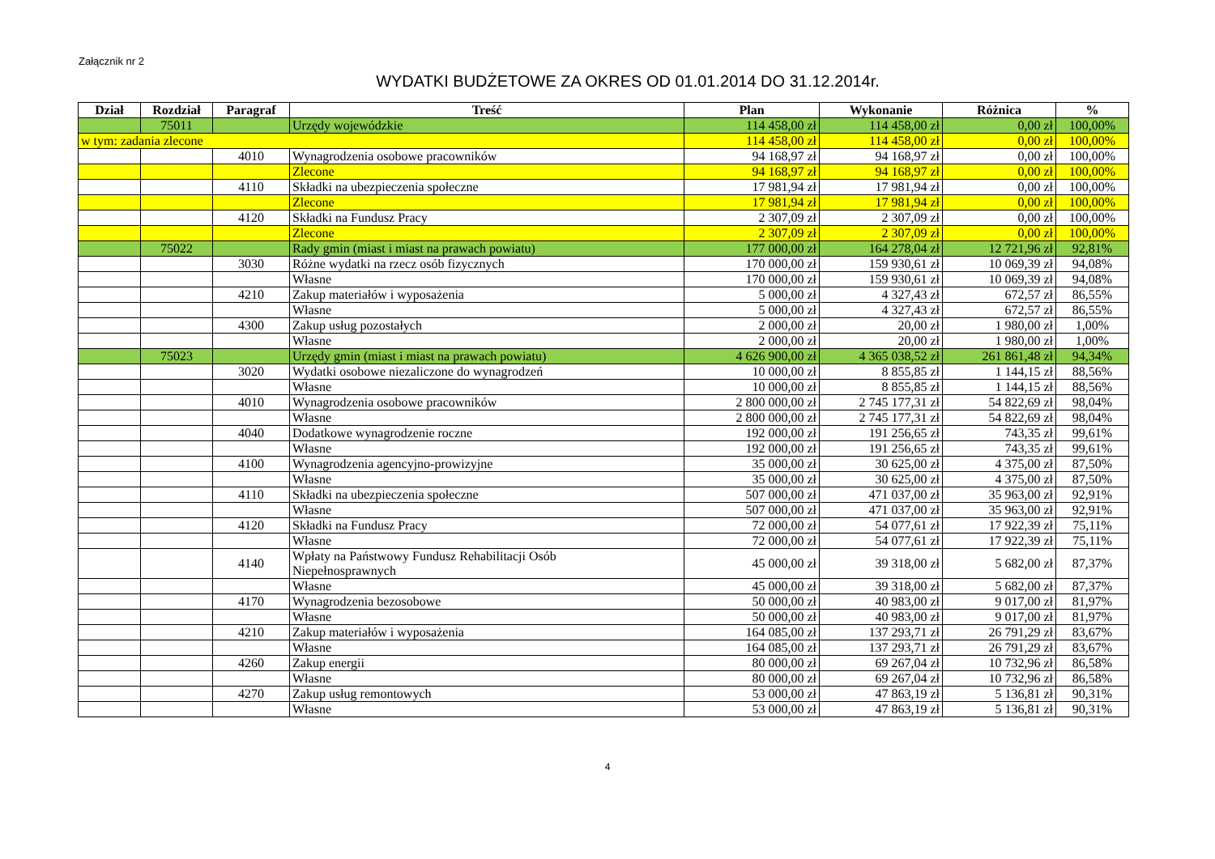Załącznik nr 2
WYDATKI BUDŻETOWE ZA OKRES OD 01.01.2014 DO 31.12.2014r.
| Dział | Rozdział | Paragraf | Treść | Plan | Wykonanie | Różnica | % |
| --- | --- | --- | --- | --- | --- | --- | --- |
| | 75011 | | Urzędy wojewódzkie | 114 458,00 zł | 114 458,00 zł | 0,00 zł | 100,00% |
| w tym: zadania zlecone | | | | 114 458,00 zł | 114 458,00 zł | 0,00 zł | 100,00% |
| | | 4010 | Wynagrodzenia osobowe pracowników | 94 168,97 zł | 94 168,97 zł | 0,00 zł | 100,00% |
| | | | Zlecone | 94 168,97 zł | 94 168,97 zł | 0,00 zł | 100,00% |
| | | 4110 | Składki na ubezpieczenia społeczne | 17 981,94 zł | 17 981,94 zł | 0,00 zł | 100,00% |
| | | | Zlecone | 17 981,94 zł | 17 981,94 zł | 0,00 zł | 100,00% |
| | | 4120 | Składki na Fundusz Pracy | 2 307,09 zł | 2 307,09 zł | 0,00 zł | 100,00% |
| | | | Zlecone | 2 307,09 zł | 2 307,09 zł | 0,00 zł | 100,00% |
| | 75022 | | Rady gmin (miast i miast na prawach powiatu) | 177 000,00 zł | 164 278,04 zł | 12 721,96 zł | 92,81% |
| | | 3030 | Różne wydatki na rzecz osób fizycznych | 170 000,00 zł | 159 930,61 zł | 10 069,39 zł | 94,08% |
| | | | Własne | 170 000,00 zł | 159 930,61 zł | 10 069,39 zł | 94,08% |
| | | 4210 | Zakup materiałów i wyposażenia | 5 000,00 zł | 4 327,43 zł | 672,57 zł | 86,55% |
| | | | Własne | 5 000,00 zł | 4 327,43 zł | 672,57 zł | 86,55% |
| | | 4300 | Zakup usług pozostałych | 2 000,00 zł | 20,00 zł | 1 980,00 zł | 1,00% |
| | | | Własne | 2 000,00 zł | 20,00 zł | 1 980,00 zł | 1,00% |
| | 75023 | | Urzędy gmin (miast i miast na prawach powiatu) | 4 626 900,00 zł | 4 365 038,52 zł | 261 861,48 zł | 94,34% |
| | | 3020 | Wydatki osobowe niezaliczone do wynagrodzeń | 10 000,00 zł | 8 855,85 zł | 1 144,15 zł | 88,56% |
| | | | Własne | 10 000,00 zł | 8 855,85 zł | 1 144,15 zł | 88,56% |
| | | 4010 | Wynagrodzenia osobowe pracowników | 2 800 000,00 zł | 2 745 177,31 zł | 54 822,69 zł | 98,04% |
| | | | Własne | 2 800 000,00 zł | 2 745 177,31 zł | 54 822,69 zł | 98,04% |
| | | 4040 | Dodatkowe wynagrodzenie roczne | 192 000,00 zł | 191 256,65 zł | 743,35 zł | 99,61% |
| | | | Własne | 192 000,00 zł | 191 256,65 zł | 743,35 zł | 99,61% |
| | | 4100 | Wynagrodzenia agencyjno-prowizyjne | 35 000,00 zł | 30 625,00 zł | 4 375,00 zł | 87,50% |
| | | | Własne | 35 000,00 zł | 30 625,00 zł | 4 375,00 zł | 87,50% |
| | | 4110 | Składki na ubezpieczenia społeczne | 507 000,00 zł | 471 037,00 zł | 35 963,00 zł | 92,91% |
| | | | Własne | 507 000,00 zł | 471 037,00 zł | 35 963,00 zł | 92,91% |
| | | 4120 | Składki na Fundusz Pracy | 72 000,00 zł | 54 077,61 zł | 17 922,39 zł | 75,11% |
| | | | Własne | 72 000,00 zł | 54 077,61 zł | 17 922,39 zł | 75,11% |
| | | 4140 | Wpłaty na Państwowy Fundusz Rehabilitacji Osób Niepełnosprawnych | 45 000,00 zł | 39 318,00 zł | 5 682,00 zł | 87,37% |
| | | | Własne | 45 000,00 zł | 39 318,00 zł | 5 682,00 zł | 87,37% |
| | | 4170 | Wynagrodzenia bezosobowe | 50 000,00 zł | 40 983,00 zł | 9 017,00 zł | 81,97% |
| | | | Własne | 50 000,00 zł | 40 983,00 zł | 9 017,00 zł | 81,97% |
| | | 4210 | Zakup materiałów i wyposażenia | 164 085,00 zł | 137 293,71 zł | 26 791,29 zł | 83,67% |
| | | | Własne | 164 085,00 zł | 137 293,71 zł | 26 791,29 zł | 83,67% |
| | | 4260 | Zakup energii | 80 000,00 zł | 69 267,04 zł | 10 732,96 zł | 86,58% |
| | | | Własne | 80 000,00 zł | 69 267,04 zł | 10 732,96 zł | 86,58% |
| | | 4270 | Zakup usług remontowych | 53 000,00 zł | 47 863,19 zł | 5 136,81 zł | 90,31% |
| | | | Własne | 53 000,00 zł | 47 863,19 zł | 5 136,81 zł | 90,31% |
4